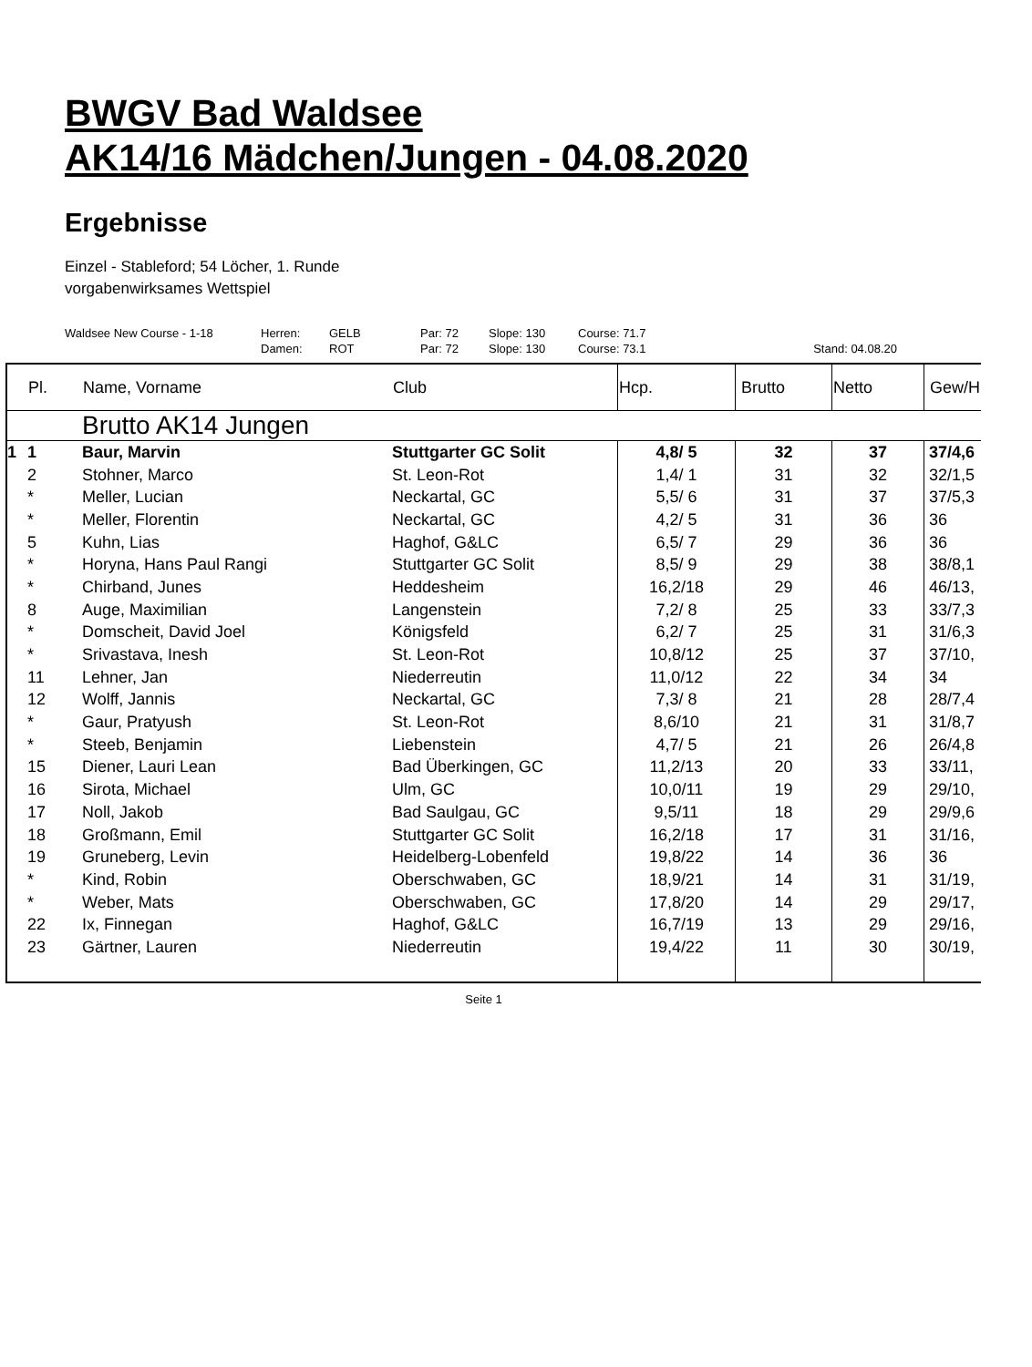BWGV Bad Waldsee
AK14/16 Mädchen/Jungen - 04.08.2020
Ergebnisse
Einzel - Stableford; 54 Löcher, 1. Runde
vorgabenwirksames Wettspiel
| Waldsee New Course - 1-18 | Herren: | GELB | Par: 72 | Slope: 130 | Course: 71.7 | |
| | Damen: | ROT | Par: 72 | Slope: 130 | Course: 73.1 | Stand: 04.08.20 |
| | Pl. | Name, Vorname | Club | Hcp. | Brutto | Netto | Gew/H |
| --- | --- | --- | --- | --- | --- | --- | --- |
| | | Brutto AK14 Jungen | | | | | |
| 1 | 1 | Baur, Marvin | Stuttgarter GC Solit | 4,8/ 5 | 32 | 37 | 37/4,6 |
| | 2 | Stohner, Marco | St. Leon-Rot | 1,4/ 1 | 31 | 32 | 32/1,5 |
| | * | Meller, Lucian | Neckartal, GC | 5,5/ 6 | 31 | 37 | 37/5,3 |
| | * | Meller, Florentin | Neckartal, GC | 4,2/ 5 | 31 | 36 | 36 |
| | 5 | Kuhn, Lias | Haghof, G&LC | 6,5/ 7 | 29 | 36 | 36 |
| | * | Horyna, Hans Paul Rangi | Stuttgarter GC Solit | 8,5/ 9 | 29 | 38 | 38/8,1 |
| | * | Chirband, Junes | Heddesheim | 16,2/18 | 29 | 46 | 46/13, |
| | 8 | Auge, Maximilian | Langenstein | 7,2/ 8 | 25 | 33 | 33/7,3 |
| | * | Domscheit, David Joel | Königsfeld | 6,2/ 7 | 25 | 31 | 31/6,3 |
| | * | Srivastava, Inesh | St. Leon-Rot | 10,8/12 | 25 | 37 | 37/10, |
| | 11 | Lehner, Jan | Niederreutin | 11,0/12 | 22 | 34 | 34 |
| | 12 | Wolff, Jannis | Neckartal, GC | 7,3/ 8 | 21 | 28 | 28/7,4 |
| | * | Gaur, Pratyush | St. Leon-Rot | 8,6/10 | 21 | 31 | 31/8,7 |
| | * | Steeb, Benjamin | Liebenstein | 4,7/ 5 | 21 | 26 | 26/4,8 |
| | 15 | Diener, Lauri Lean | Bad Überkingen, GC | 11,2/13 | 20 | 33 | 33/11, |
| | 16 | Sirota, Michael | Ulm, GC | 10,0/11 | 19 | 29 | 29/10, |
| | 17 | Noll, Jakob | Bad Saulgau, GC | 9,5/11 | 18 | 29 | 29/9,6 |
| | 18 | Großmann, Emil | Stuttgarter GC Solit | 16,2/18 | 17 | 31 | 31/16, |
| | 19 | Gruneberg, Levin | Heidelberg-Lobenfeld | 19,8/22 | 14 | 36 | 36 |
| | * | Kind, Robin | Oberschwaben, GC | 18,9/21 | 14 | 31 | 31/19, |
| | * | Weber, Mats | Oberschwaben, GC | 17,8/20 | 14 | 29 | 29/17, |
| | 22 | Ix, Finnegan | Haghof, G&LC | 16,7/19 | 13 | 29 | 29/16, |
| | 23 | Gärtner, Lauren | Niederreutin | 19,4/22 | 11 | 30 | 30/19, |
Seite 1